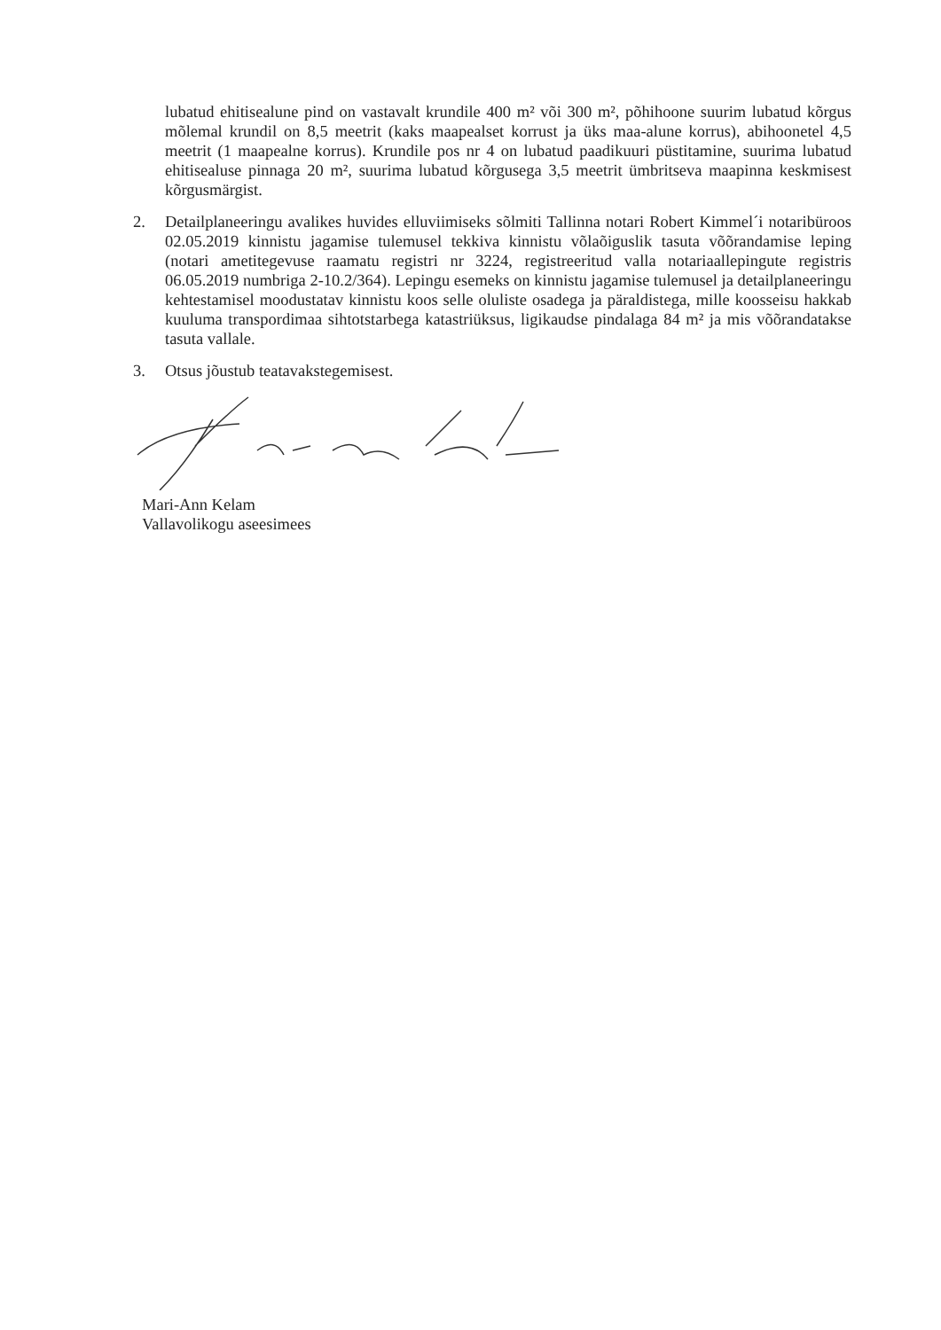lubatud ehitisealune pind on vastavalt krundile 400 m² või 300 m², põhihoone suurim lubatud kõrgus mõlemal krundil on 8,5 meetrit (kaks maapealset korrust ja üks maa-alune korrus), abihoonetel 4,5 meetrit (1 maapealne korrus). Krundile pos nr 4 on lubatud paadikuuri püstitamine, suurima lubatud ehitisealuse pinnaga 20 m², suurima lubatud kõrgusega 3,5 meetrit ümbritseva maapinna keskmisest kõrgusmärgist.
2. Detailplaneeringu avalikes huvides elluviimiseks sõlmiti Tallinna notari Robert Kimmel´i notaribüroos 02.05.2019 kinnistu jagamise tulemusel tekkiva kinnistu võlaõiguslik tasuta võõrandamise leping (notari ametitegevuse raamatu registri nr 3224, registreeritud valla notariaallepingute registris 06.05.2019 numbriga 2-10.2/364). Lepingu esemeks on kinnistu jagamise tulemusel ja detailplaneeringu kehtestamisel moodustatav kinnistu koos selle oluliste osadega ja päraldistega, mille koosseisu hakkab kuuluma transpordimaa sihtotstarbega katastriüksus, ligikaudse pindalaga 84 m² ja mis võõrandatakse tasuta vallale.
3. Otsus jõustub teatavakstegemisest.
Mari-Ann Kelam
Vallavolikogu aseesimees